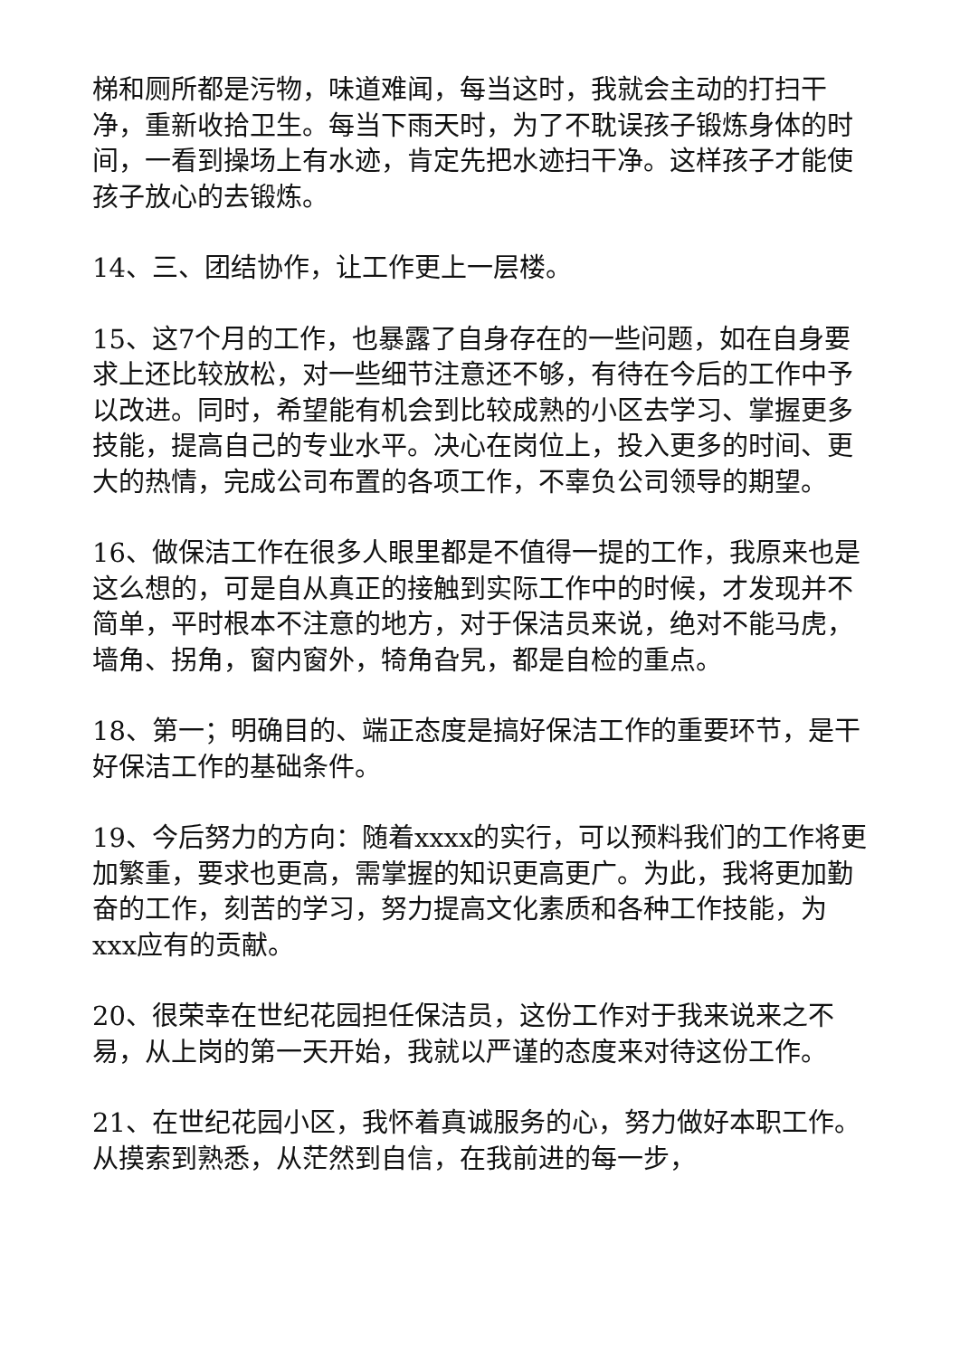梯和厕所都是污物，味道难闻，每当这时，我就会主动的打扫干净，重新收拾卫生。每当下雨天时，为了不耽误孩子锻炼身体的时间，一看到操场上有水迹，肯定先把水迹扫干净。这样孩子才能使孩子放心的去锻炼。
14、三、团结协作，让工作更上一层楼。
15、这7个月的工作，也暴露了自身存在的一些问题，如在自身要求上还比较放松，对一些细节注意还不够，有待在今后的工作中予以改进。同时，希望能有机会到比较成熟的小区去学习、掌握更多技能，提高自己的专业水平。决心在岗位上，投入更多的时间、更大的热情，完成公司布置的各项工作，不辜负公司领导的期望。
16、做保洁工作在很多人眼里都是不值得一提的工作，我原来也是这么想的，可是自从真正的接触到实际工作中的时候，才发现并不简单，平时根本不注意的地方，对于保洁员来说，绝对不能马虎，墙角、拐角，窗内窗外，犄角旮旯，都是自检的重点。
18、第一；明确目的、端正态度是搞好保洁工作的重要环节，是干好保洁工作的基础条件。
19、今后努力的方向：随着xxxx的实行，可以预料我们的工作将更加繁重，要求也更高，需掌握的知识更高更广。为此，我将更加勤奋的工作，刻苦的学习，努力提高文化素质和各种工作技能，为xxx应有的贡献。
20、很荣幸在世纪花园担任保洁员，这份工作对于我来说来之不易，从上岗的第一天开始，我就以严谨的态度来对待这份工作。
21、在世纪花园小区，我怀着真诚服务的心，努力做好本职工作。从摸索到熟悉，从茫然到自信，在我前进的每一步，